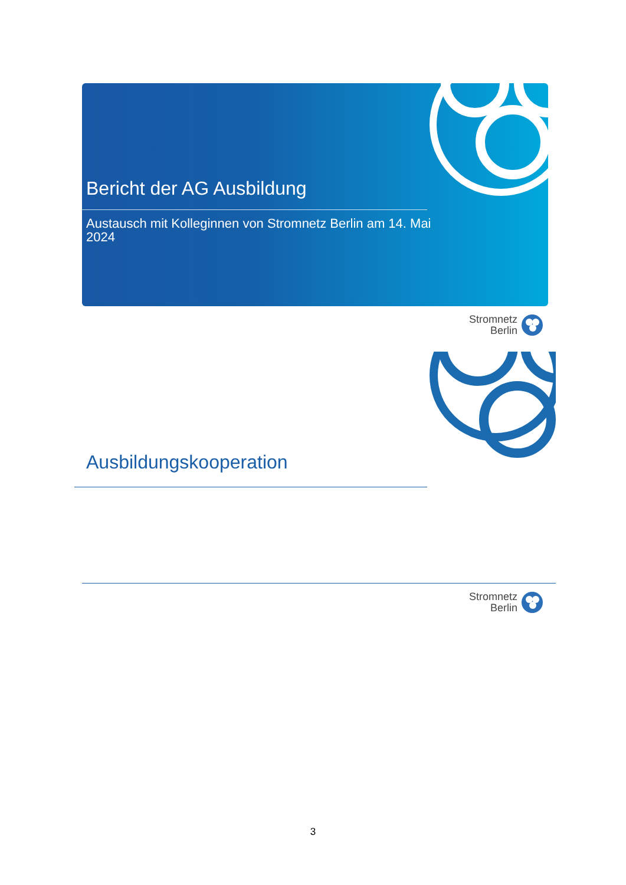Bericht der AG Ausbildung
Austausch mit Kolleginnen von Stromnetz Berlin am 14. Mai 2024
Stromnetz
Berlin
Ausbildungskooperation
Stromnetz
Berlin
3